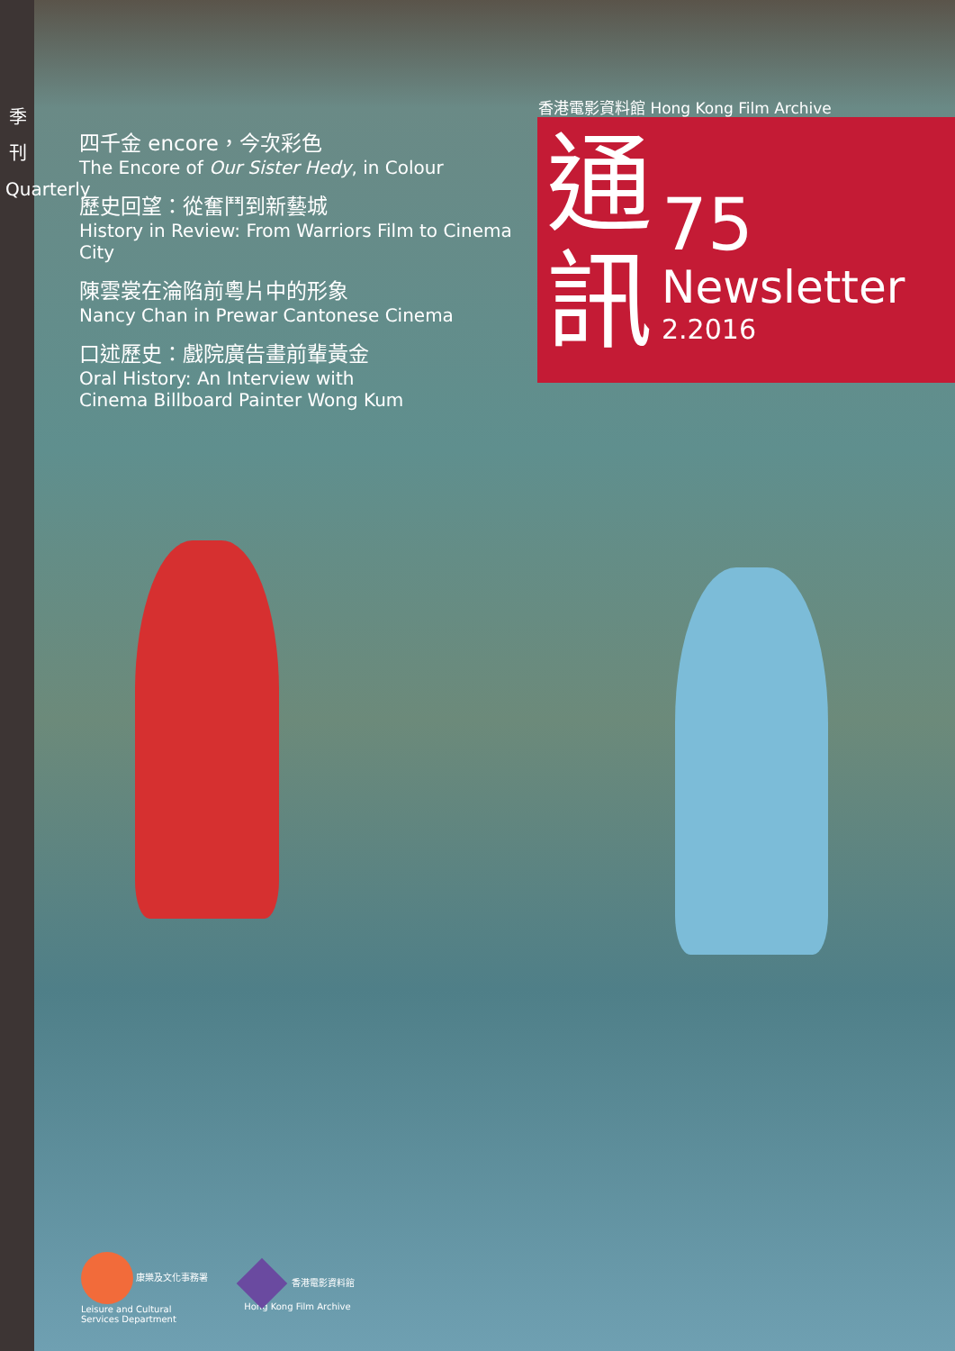季
刊
Quarterly
四千金 encore，今次彩色
The Encore of Our Sister Hedy, in Colour
歷史回望：從奮鬥到新藝城
History in Review: From Warriors Film to Cinema City
陳雲裳在淪陷前粵片中的形象
Nancy Chan in Prewar Cantonese Cinema
口述歷史：戲院廣告畫前輩黃金
Oral History: An Interview with
Cinema Billboard Painter Wong Kum
香港電影資料館 Hong Kong Film Archive
通
訊
75
Newsletter
2.2016
康樂及文化事務署
Leisure and Cultural
Services Department
香港電影資料館
Hong Kong Film Archive